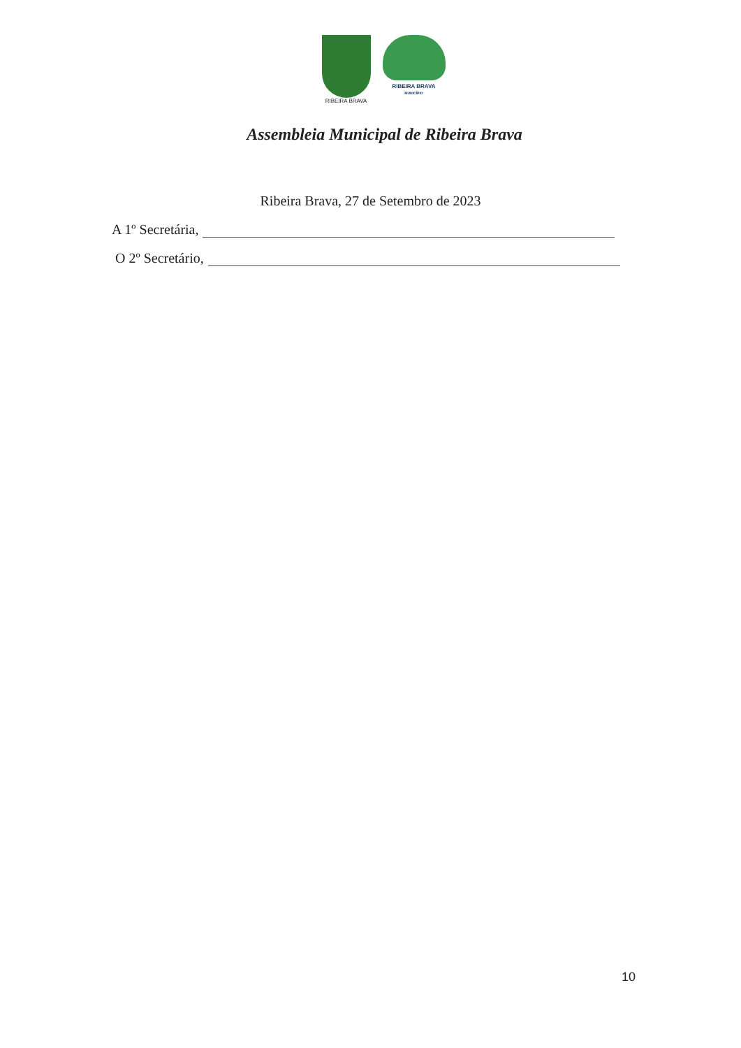RIBEIRA BRAVA
RIBEIRA BRAVA
MUNICÍPIO
Assembleia Municipal de Ribeira Brava
Ribeira Brava, 27 de Setembro de 2023
A 1º Secretária,
O 2º Secretário,
10